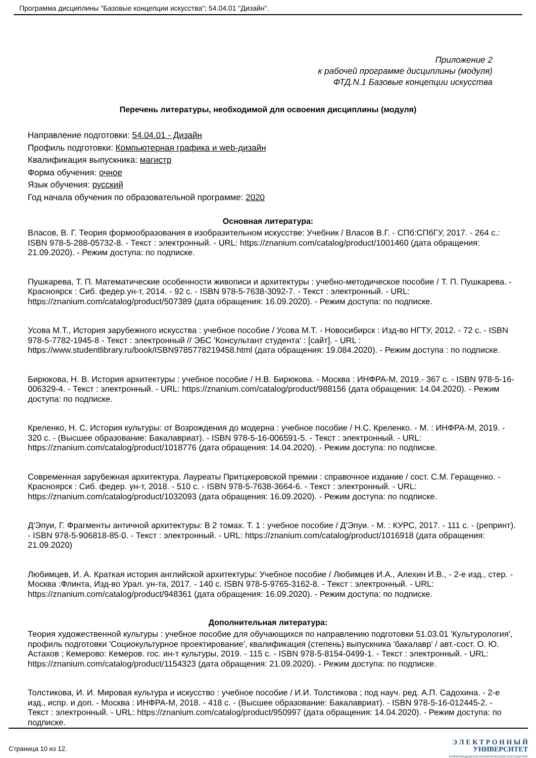Программа дисциплины "Базовые концепции искусства"; 54.04.01 "Дизайн".
Приложение 2
к рабочей программе дисциплины (модуля)
ФТД.N.1 Базовые концепции искусства
Перечень литературы, необходимой для освоения дисциплины (модуля)
Направление подготовки: 54.04.01 - Дизайн
Профиль подготовки: Компьютерная графика и web-дизайн
Квалификация выпускника: магистр
Форма обучения: очное
Язык обучения: русский
Год начала обучения по образовательной программе: 2020
Основная литература:
Власов, В. Г. Теория формообразования в изобразительном искусстве: Учебник / Власов В.Г. - СПб:СПбГУ, 2017. - 264 с.: ISBN 978-5-288-05732-8. - Текст : электронный. - URL: https://znanium.com/catalog/product/1001460 (дата обращения: 21.09.2020). - Режим доступа: по подписке.
Пушкарева, Т. П. Математические особенности живописи и архитектуры : учебно-методическое пособие / Т. П. Пушкарева. - Красноярск : Сиб. федер.ун-т, 2014. - 92 с. - ISBN 978-5-7638-3092-7. - Текст : электронный. - URL: https://znanium.com/catalog/product/507389 (дата обращения: 16.09.2020). - Режим доступа: по подписке.
Усова М.Т., История зарубежного искусства : учебное пособие / Усова М.Т. - Новосибирск : Изд-во НГТУ, 2012. - 72 с. - ISBN 978-5-7782-1945-8 - Текст : электронный // ЭБС 'Консультант студента' : [сайт]. - URL : https://www.studentlibrary.ru/book/ISBN9785778219458.html (дата обращения: 19.084.2020). - Режим доступа : по подписке.
Бирюкова, Н. В. История архитектуры : учебное пособие / Н.В. Бирюкова. - Москва : ИНФРА-М, 2019.- 367 с. - ISBN 978-5-16-006329-4. - Текст : электронный. - URL: https://znanium.com/catalog/product/988156 (дата обращения: 14.04.2020). - Режим доступа: по подписке.
Креленко, Н. С. История культуры: от Возрождения до модерна : учебное пособие / Н.С. Креленко. - М. : ИНФРА-М, 2019. - 320 с. - (Высшее образование: Бакалавриат). - ISBN 978-5-16-006591-5. - Текст : электронный. - URL: https://znanium.com/catalog/product/1018776 (дата обращения: 14.04.2020). - Режим доступа: по подписке.
Современная зарубежная архитектура. Лауреаты Притцкеровской премии : справочное издание / сост. С.М. Геращенко. - Красноярск : Сиб. федер. ун-т, 2018. - 510 с. - ISBN 978-5-7638-3664-6. - Текст : электронный. - URL: https://znanium.com/catalog/product/1032093 (дата обращения: 16.09.2020). - Режим доступа: по подписке.
Д'Эпуи, Г. Фрагменты античной архитектуры: В 2 томах. Т. 1 : учебное пособие / Д'Эпуи. - М. : КУРС, 2017. - 111 с. - (репринт). - ISBN 978-5-906818-85-0. - Текст : электронный. - URL: https://znanium.com/catalog/product/1016918 (дата обращения: 21.09.2020)
Любимцев, И. А. Краткая история английской архитектуры: Учебное пособие / Любимцев И.А., Алехин И.В., - 2-е изд., стер. - Москва :Флинта, Изд-во Урал. ун-та, 2017. - 140 с. ISBN 978-5-9765-3162-8. - Текст : электронный. - URL: https://znanium.com/catalog/product/948361 (дата обращения: 16.09.2020). - Режим доступа: по подписке.
Дополнительная литература:
Теория художественной культуры : учебное пособие для обучающихся по направлению подготовки 51.03.01 'Культурология', профиль подготовки 'Социокультурное проектирование', квалификация (степень) выпускника 'бакалавр' / авт.-сост. О. Ю. Астахов ; Кемерово: Кемеров. гос. ин-т культуры, 2019. - 115 с. - ISBN 978-5-8154-0499-1. - Текст : электронный. - URL: https://znanium.com/catalog/product/1154323 (дата обращения: 21.09.2020). - Режим доступа: по подписке.
Толстикова, И. И. Мировая культура и искусство : учебное пособие / И.И. Толстикова ; под науч. ред. А.П. Садохина. - 2-е изд., испр. и доп. - Москва : ИНФРА-М, 2018. - 418 с. - (Высшее образование: Бакалавриат). - ISBN 978-5-16-012445-2. - Текст : электронный. - URL: https://znanium.com/catalog/product/950997 (дата обращения: 14.04.2020). - Режим доступа: по подписке.
Страница 10 из 12.
Э Л Е К Т Р О Н Н Ы Й
УНИВЕРСИТЕТ
ИНФОРМАЦИОННО-АНАЛИТИЧЕСКАЯ СИСТЕМА КФУ